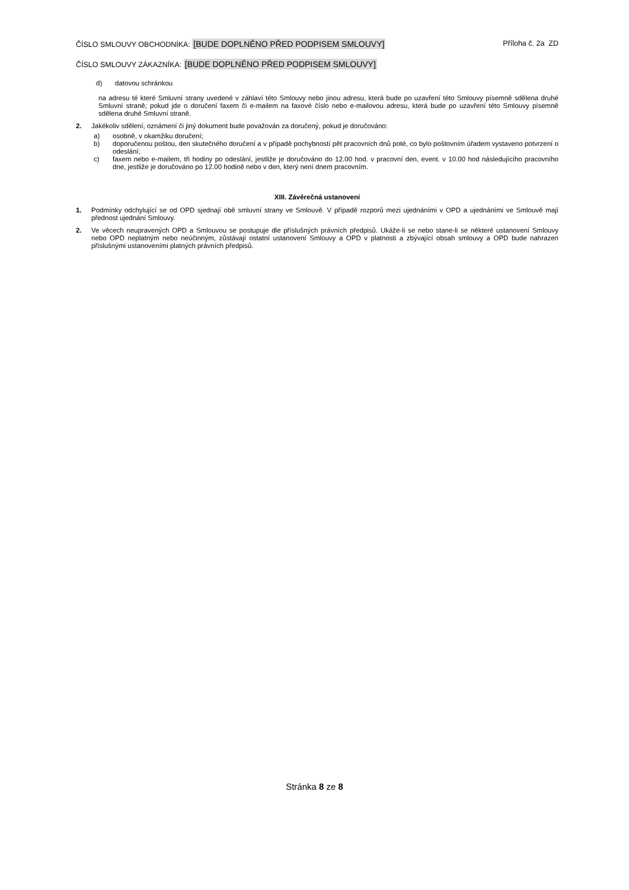ČÍSLO SMLOUVY OBCHODNÍKA: [BUDE DOPLNĚNO PŘED PODPISEM SMLOUVY] Příloha č. 2a ZD
ČÍSLO SMLOUVY ZÁKAZNÍKA: [BUDE DOPLNĚNO PŘED PODPISEM SMLOUVY]
d)
datovou schránkou
na adresu té které Smluvní strany uvedené v záhlaví této Smlouvy nebo jinou adresu, která bude po uzavření této Smlouvy písemně sdělena druhé Smluvní straně; pokud jde o doručení faxem či e-mailem na faxové číslo nebo e-mailovou adresu, která bude po uzavření této Smlouvy písemně sdělena druhé Smluvní straně.
2.
Jakékoliv sdělení, oznámení či jiný dokument bude považován za doručený, pokud je doručováno:
a)
osobně, v okamžiku doručení;
b)
doporučenou poštou, den skutečného doručení a v případě pochybností pět pracovních dnů poté, co bylo poštovním úřadem vystaveno potvrzení o odeslání;
c)
faxem nebo e-mailem, tři hodiny po odeslání, jestliže je doručováno do 12.00 hod. v pracovní den, event. v 10.00 hod následujícího pracovního dne, jestliže je doručováno po 12.00 hodině nebo v den, který není dnem pracovním.
XIII. Závěrečná ustanovení
1.
Podmínky odchylující se od OPD sjednají obě smluvní strany ve Smlouvě. V případě rozporů mezi ujednáními v OPD a ujednáními ve Smlouvě mají přednost ujednání Smlouvy.
2.
Ve věcech neupravených OPD a Smlouvou se postupuje dle příslušných právních předpisů. Ukáže-li se nebo stane-li se některé ustanovení Smlouvy nebo OPD neplatným nebo neúčinným, zůstávají ostatní ustanovení Smlouvy a OPD v platnosti a zbývající obsah smlouvy a OPD bude nahrazen příslušnými ustanoveními platných právních předpisů.
Stránka 8 ze 8